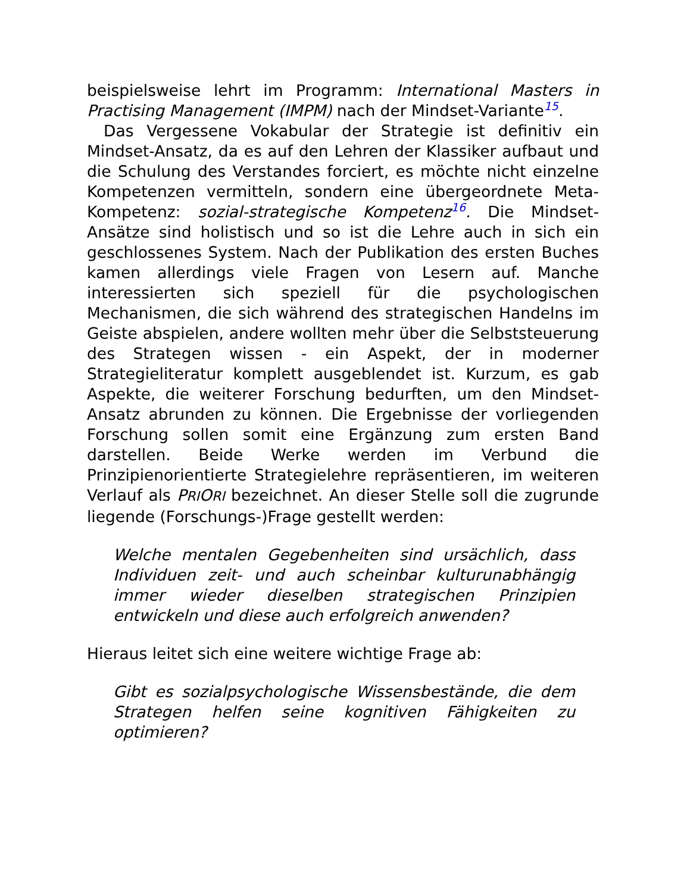beispielsweise lehrt im Programm: International Masters in Practising Management (IMPM) nach der Mindset-Variante<sup>15</sup>.
Das Vergessene Vokabular der Strategie ist definitiv ein Mindset-Ansatz, da es auf den Lehren der Klassiker aufbaut und die Schulung des Verstandes forciert, es möchte nicht einzelne Kompetenzen vermitteln, sondern eine übergeordnete Meta-Kompetenz: sozial-strategische Kompetenz<sup>16</sup>. Die Mindset-Ansätze sind holistisch und so ist die Lehre auch in sich ein geschlossenes System. Nach der Publikation des ersten Buches kamen allerdings viele Fragen von Lesern auf. Manche interessierten sich speziell für die psychologischen Mechanismen, die sich während des strategischen Handelns im Geiste abspielen, andere wollten mehr über die Selbststeuerung des Strategen wissen - ein Aspekt, der in moderner Strategieliteratur komplett ausgeblendet ist. Kurzum, es gab Aspekte, die weiterer Forschung bedurften, um den Mindset-Ansatz abrunden zu können. Die Ergebnisse der vorliegenden Forschung sollen somit eine Ergänzung zum ersten Band darstellen. Beide Werke werden im Verbund die Prinzipienorientierte Strategielehre repräsentieren, im weiteren Verlauf als PRI ORI bezeichnet. An dieser Stelle soll die zugrunde liegende (Forschungs-)Frage gestellt werden:
Welche mentalen Gegebenheiten sind ursächlich, dass Individuen zeit- und auch scheinbar kulturunabhängig immer wieder dieselben strategischen Prinzipien entwickeln und diese auch erfolgreich anwenden?
Hieraus leitet sich eine weitere wichtige Frage ab:
Gibt es sozialpsychologische Wissensbestände, die dem Strategen helfen seine kognitiven Fähigkeiten zu optimieren?